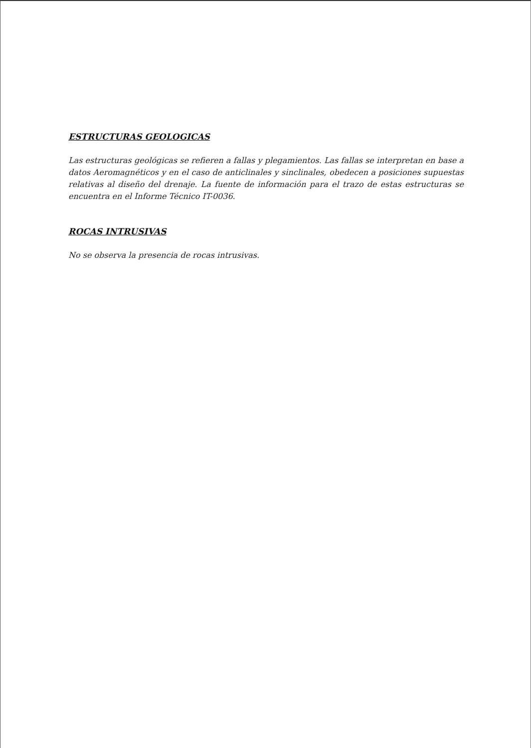ESTRUCTURAS GEOLOGICAS
Las estructuras geológicas se refieren a fallas y plegamientos. Las fallas se interpretan en base a datos Aeromagnéticos y en el caso de anticlinales y sinclinales, obedecen a posiciones supuestas relativas al diseño del drenaje. La fuente de información para el trazo de estas estructuras se encuentra en el Informe Técnico IT-0036.
ROCAS INTRUSIVAS
No se observa la presencia de rocas intrusivas.